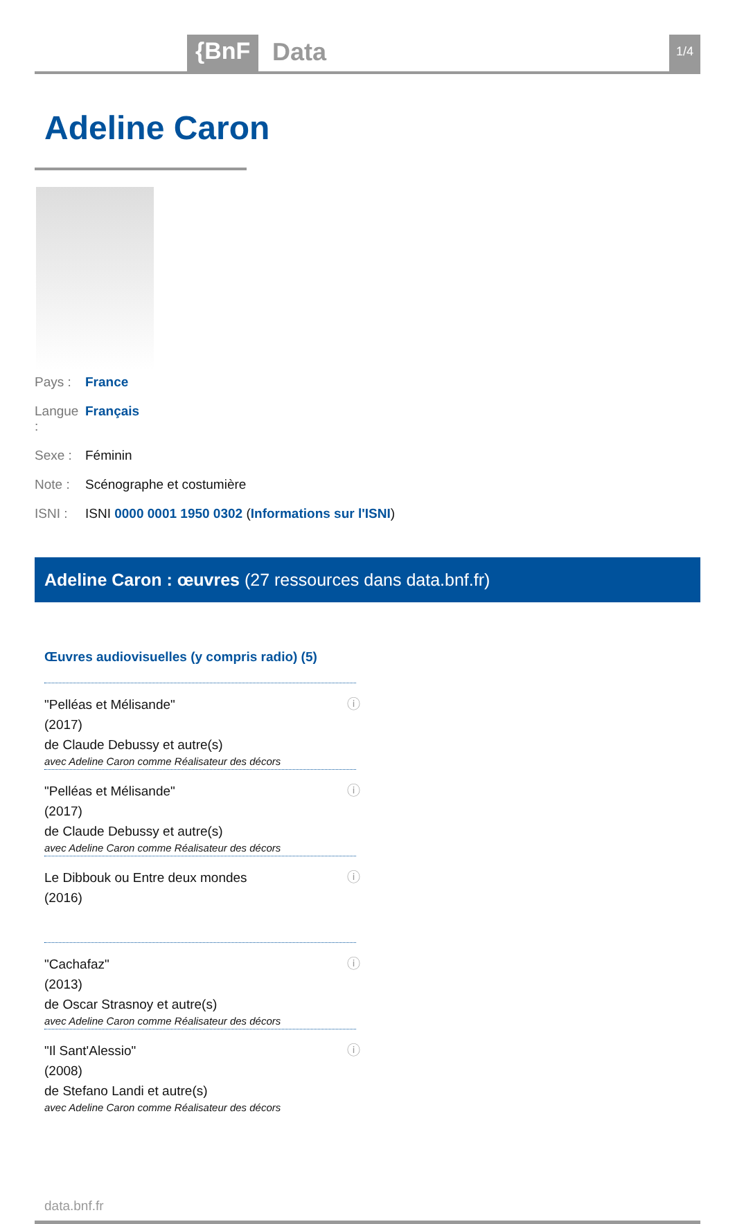{BnF Data 1/4
Adeline Caron
Pays : France
Langue : Français
Sexe : Féminin
Note : Scénographe et costumière
ISNI : ISNI 0000 0001 1950 0302 (Informations sur l'ISNI)
Adeline Caron : œuvres (27 ressources dans data.bnf.fr)
Œuvres audiovisuelles (y compris radio) (5)
"Pelléas et Mélisande"
(2017)
de Claude Debussy et autre(s)
avec Adeline Caron comme Réalisateur des décors
ⓘ
"Pelléas et Mélisande"
(2017)
de Claude Debussy et autre(s)
avec Adeline Caron comme Réalisateur des décors
ⓘ
Le Dibbouk ou Entre deux mondes
(2016)
ⓘ
"Cachafaz"
(2013)
de Oscar Strasnoy et autre(s)
avec Adeline Caron comme Réalisateur des décors
ⓘ
"Il Sant'Alessio"
(2008)
de Stefano Landi et autre(s)
avec Adeline Caron comme Réalisateur des décors
ⓘ
data.bnf.fr